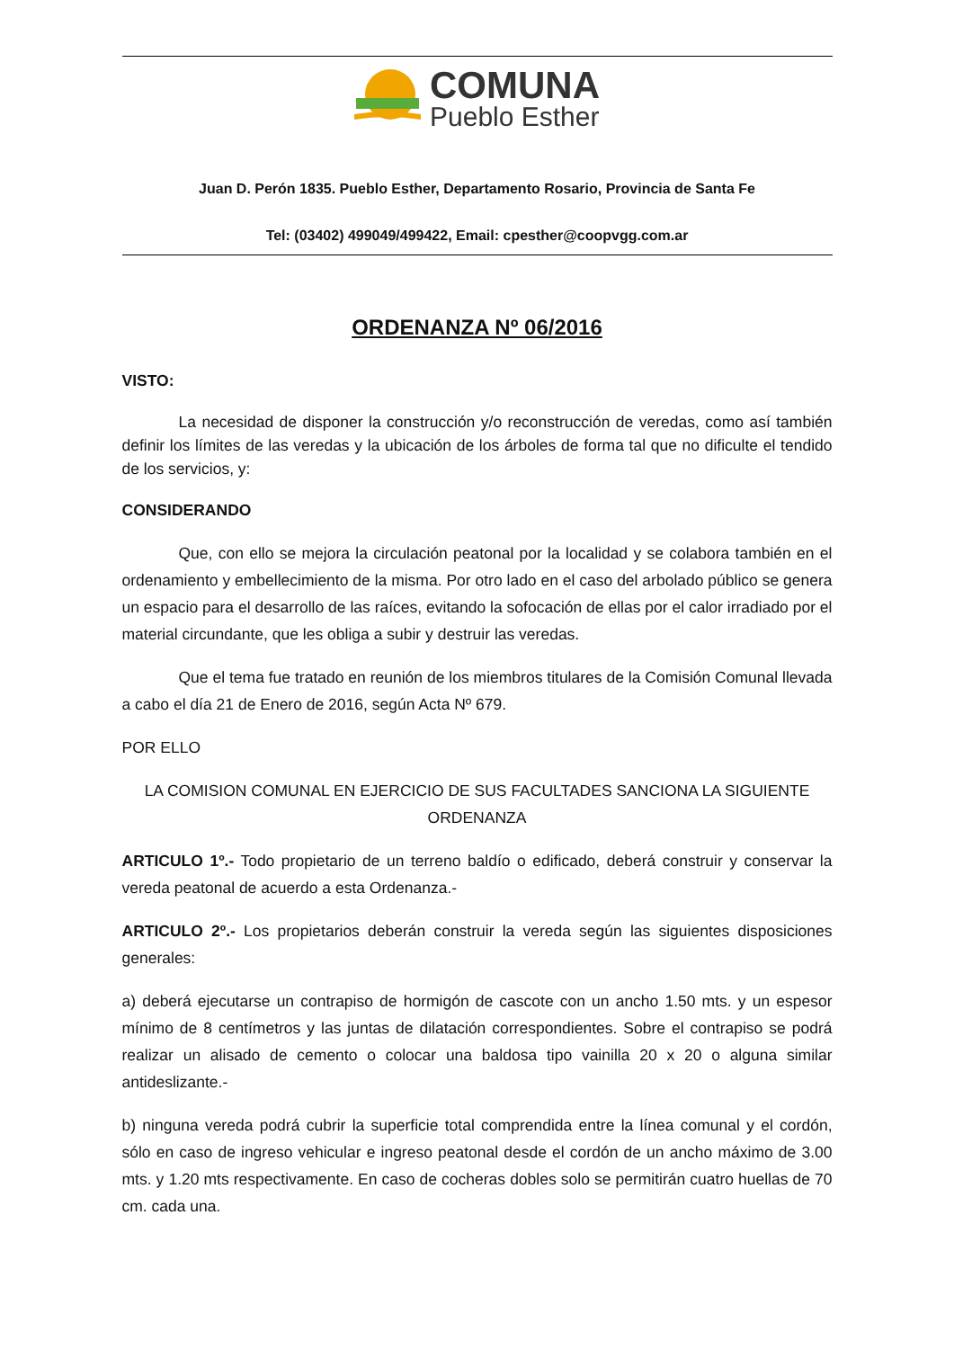COMUNA
Pueblo Esther
Juan D. Perón 1835. Pueblo Esther, Departamento Rosario, Provincia de Santa Fe
Tel: (03402) 499049/499422, Email: cpesther@coopvgg.com.ar
ORDENANZA Nº 06/2016
VISTO:
La necesidad de disponer la construcción y/o reconstrucción de veredas, como así también definir los límites de las veredas y la ubicación de los árboles de forma tal que no dificulte el tendido de los servicios, y:
CONSIDERANDO
Que, con ello se mejora la circulación peatonal por la localidad y se colabora también en el ordenamiento y embellecimiento de la misma. Por otro lado en el caso del arbolado público se genera un espacio para el desarrollo de las raíces, evitando la sofocación de ellas por el calor irradiado por el material circundante, que les obliga a subir y destruir las veredas.
Que el tema fue tratado en reunión de los miembros titulares de la Comisión Comunal llevada a cabo el día 21 de Enero de 2016, según Acta Nº 679.
POR ELLO
LA COMISION COMUNAL EN EJERCICIO DE SUS FACULTADES SANCIONA LA SIGUIENTE ORDENANZA
ARTICULO 1º.- Todo propietario de un terreno baldío o edificado, deberá construir y conservar la vereda peatonal de acuerdo a esta Ordenanza.-
ARTICULO 2º.- Los propietarios deberán construir la vereda según las siguientes disposiciones generales:
a) deberá ejecutarse un contrapiso de hormigón de cascote con un ancho 1.50 mts. y un espesor mínimo de 8 centímetros y las juntas de dilatación correspondientes. Sobre el contrapiso se podrá realizar un alisado de cemento o colocar una baldosa tipo vainilla 20 x 20 o alguna similar antideslizante.-
b) ninguna vereda podrá cubrir la superficie total comprendida entre la línea comunal y el cordón, sólo en caso de ingreso vehicular e ingreso peatonal desde el cordón de un ancho máximo de 3.00 mts. y 1.20 mts respectivamente. En caso de cocheras dobles solo se permitirán cuatro huellas de 70 cm. cada una.